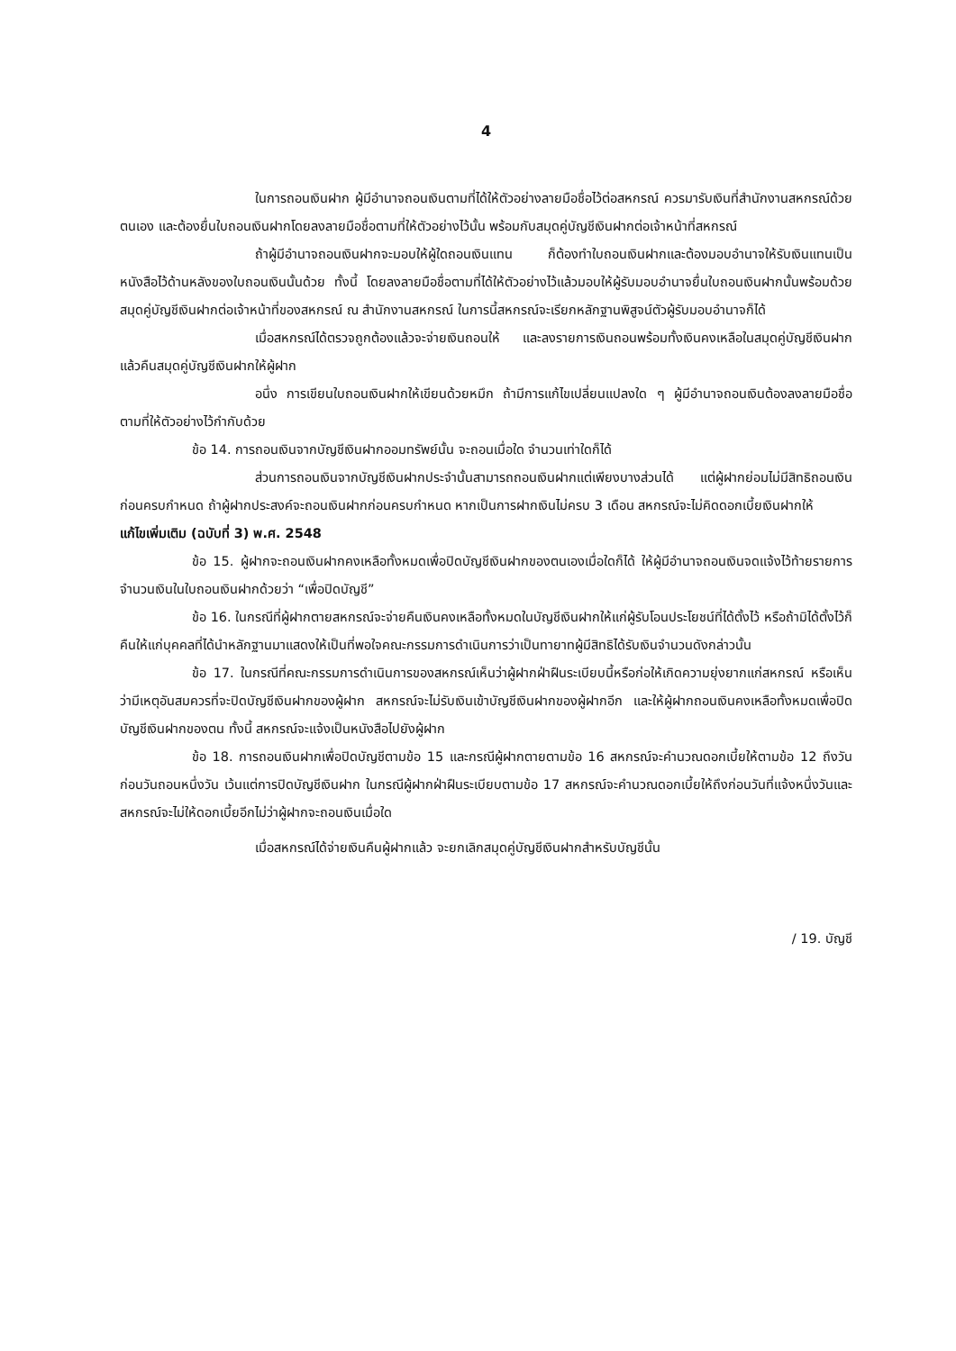4
ในการถอนเงินฝาก ผู้มีอำนาจถอนเงินตามที่ได้ให้ตัวอย่างลายมือชื่อไว้ต่อสหกรณ์ ควรมารับเงินที่สำนักงานสหกรณ์ด้วยตนเอง และต้องยื่นใบถอนเงินฝากโดยลงลายมือชื่อตามที่ให้ตัวอย่างไว้นั้น พร้อมกับสมุดคู่บัญชีเงินฝากต่อเจ้าหน้าที่สหกรณ์
ถ้าผู้มีอำนาจถอนเงินฝากจะมอบให้ผู้ใดถอนเงินแทน ก็ต้องทำใบถอนเงินฝากและต้องมอบอำนาจให้รับเงินแทนเป็นหนังสือไว้ด้านหลังของใบถอนเงินนั้นด้วย ทั้งนี้ โดยลงลายมือชื่อตามที่ได้ให้ตัวอย่างไว้แล้วมอบให้ผู้รับมอบอำนาจยื่นใบถอนเงินฝากนั้นพร้อมด้วยสมุดคู่บัญชีเงินฝากต่อเจ้าหน้าที่ของสหกรณ์ ณ สำนักงานสหกรณ์ ในการนี้สหกรณ์จะเรียกหลักฐานพิสูจน์ตัวผู้รับมอบอำนาจก็ได้
เมื่อสหกรณ์ได้ตรวจถูกต้องแล้วจะจ่ายเงินถอนให้ และลงรายการเงินถอนพร้อมทั้งเงินคงเหลือในสมุดคู่บัญชีเงินฝาก แล้วคืนสมุดคู่บัญชีเงินฝากให้ผู้ฝาก
อนึ่ง การเขียนใบถอนเงินฝากให้เขียนด้วยหมึก ถ้ามีการแก้ไขเปลี่ยนแปลงใด ๆ ผู้มีอำนาจถอนเงินต้องลงลายมือชื่อตามที่ให้ตัวอย่างไว้กำกับด้วย
ข้อ 14. การถอนเงินจากบัญชีเงินฝากออมทรัพย์นั้น จะถอนเมื่อใด จำนวนเท่าใดก็ได้
ส่วนการถอนเงินจากบัญชีเงินฝากประจำนั้นสามารถถอนเงินฝากแต่เพียงบางส่วนได้ แต่ผู้ฝากย่อมไม่มีสิทธิถอนเงินก่อนครบกำหนด ถ้าผู้ฝากประสงค์จะถอนเงินฝากก่อนครบกำหนด หากเป็นการฝากเงินไม่ครบ 3 เดือน สหกรณ์จะไม่คิดดอกเบี้ยเงินฝากให้
แก้ไขเพิ่มเติม (ฉบับที่ 3) พ.ศ. 2548
ข้อ 15. ผู้ฝากจะถอนเงินฝากคงเหลือทั้งหมดเพื่อปิดบัญชีเงินฝากของตนเองเมื่อใดก็ได้ ให้ผู้มีอำนาจถอนเงินจดแจ้งไว้ท้ายรายการจำนวนเงินในใบถอนเงินฝากด้วยว่า “เพื่อปิดบัญชี”
ข้อ 16. ในกรณีที่ผู้ฝากตายสหกรณ์จะจ่ายคืนเงินคงเหลือทั้งหมดในบัญชีเงินฝากให้แก่ผู้รับโอนประโยชน์ที่ได้ตั้งไว้ หรือถ้ามิได้ตั้งไว้ก็คืนให้แก่บุคคลที่ได้นำหลักฐานมาแสดงให้เป็นที่พอใจคณะกรรมการดำเนินการว่าเป็นทายาทผู้มีสิทธิได้รับเงินจำนวนดังกล่าวนั้น
ข้อ 17. ในกรณีที่คณะกรรมการดำเนินการของสหกรณ์เห็นว่าผู้ฝากฝ่าฝืนระเบียบนี้หรือก่อให้เกิดความยุ่งยากแก่สหกรณ์ หรือเห็นว่ามีเหตุอันสมควรที่จะปิดบัญชีเงินฝากของผู้ฝาก สหกรณ์จะไม่รับเงินเข้าบัญชีเงินฝากของผู้ฝากอีก และให้ผู้ฝากถอนเงินคงเหลือทั้งหมดเพื่อปิดบัญชีเงินฝากของตน ทั้งนี้ สหกรณ์จะแจ้งเป็นหนังสือไปยังผู้ฝาก
ข้อ 18. การถอนเงินฝากเพื่อปิดบัญชีตามข้อ 15 และกรณีผู้ฝากตายตามข้อ 16 สหกรณ์จะคำนวณดอกเบี้ยให้ตามข้อ 12 ถึงวันก่อนวันถอนหนึ่งวัน เว้นแต่การปิดบัญชีเงินฝาก ในกรณีผู้ฝากฝ่าฝืนระเบียบตามข้อ 17 สหกรณ์จะคำนวณดอกเบี้ยให้ถึงก่อนวันที่แจ้งหนึ่งวันและสหกรณ์จะไม่ให้ดอกเบี้ยอีกไม่ว่าผู้ฝากจะถอนเงินเมื่อใด
เมื่อสหกรณ์ได้จ่ายเงินคืนผู้ฝากแล้ว จะยกเลิกสมุดคู่บัญชีเงินฝากสำหรับบัญชีนั้น
/ 19. บัญชี